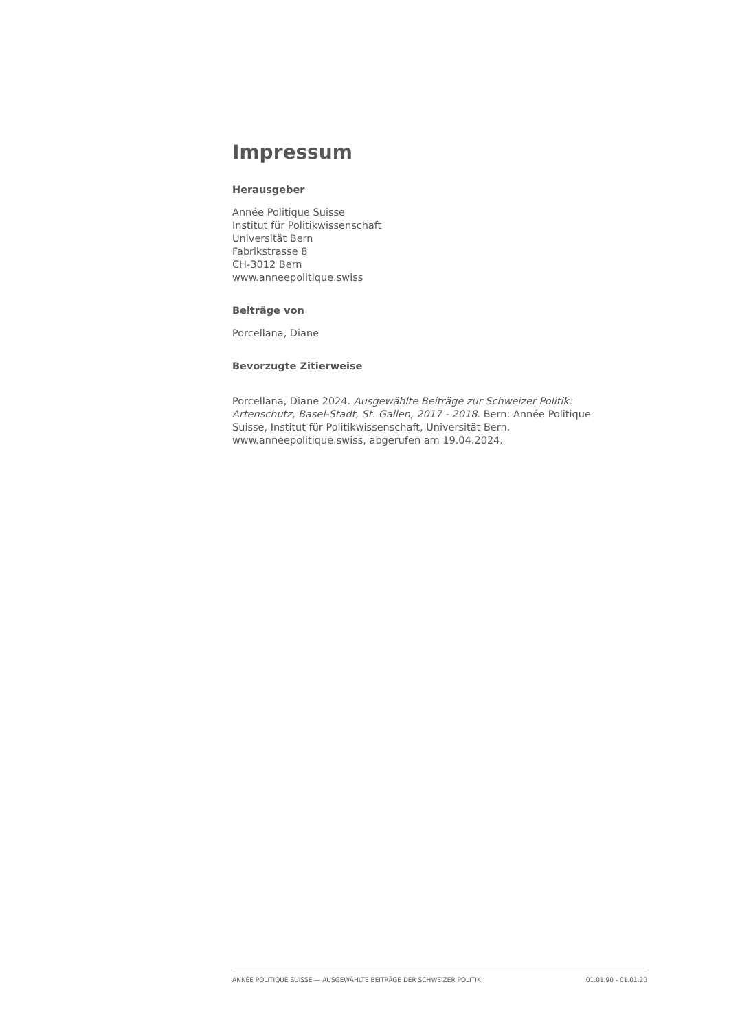Impressum
Herausgeber
Année Politique Suisse
Institut für Politikwissenschaft
Universität Bern
Fabrikstrasse 8
CH-3012 Bern
www.anneepolitique.swiss
Beiträge von
Porcellana, Diane
Bevorzugte Zitierweise
Porcellana, Diane 2024. Ausgewählte Beiträge zur Schweizer Politik: Artenschutz, Basel-Stadt, St. Gallen, 2017 - 2018. Bern: Année Politique Suisse, Institut für Politikwissenschaft, Universität Bern. www.anneepolitique.swiss, abgerufen am 19.04.2024.
ANNÉE POLITIQUE SUISSE — AUSGEWÄHLTE BEITRÄGE DER SCHWEIZER POLITIK 01.01.90 - 01.01.20